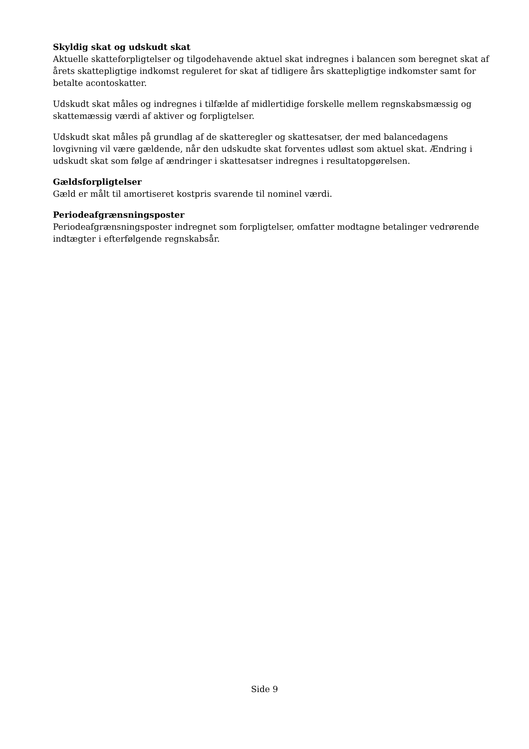Skyldig skat og udskudt skat
Aktuelle skatteforpligtelser og tilgodehavende aktuel skat indregnes i balancen som beregnet skat af årets skattepligtige indkomst reguleret for skat af tidligere års skattepligtige indkomster samt for betalte acontoskatter.
Udskudt skat måles og indregnes i tilfælde af midlertidige forskelle mellem regnskabsmæssig og skattemæssig værdi af aktiver og forpligtelser.
Udskudt skat måles på grundlag af de skatteregler og skattesatser, der med balancedagens lovgivning vil være gældende, når den udskudte skat forventes udløst som aktuel skat. Ændring i udskudt skat som følge af ændringer i skattesatser indregnes i resultatopgørelsen.
Gældsforpligtelser
Gæld er målt til amortiseret kostpris svarende til nominel værdi.
Periodeafgrænsningsposter
Periodeafgrænsningsposter indregnet som forpligtelser, omfatter modtagne betalinger vedrørende indtægter i efterfølgende regnskabsår.
Side 9